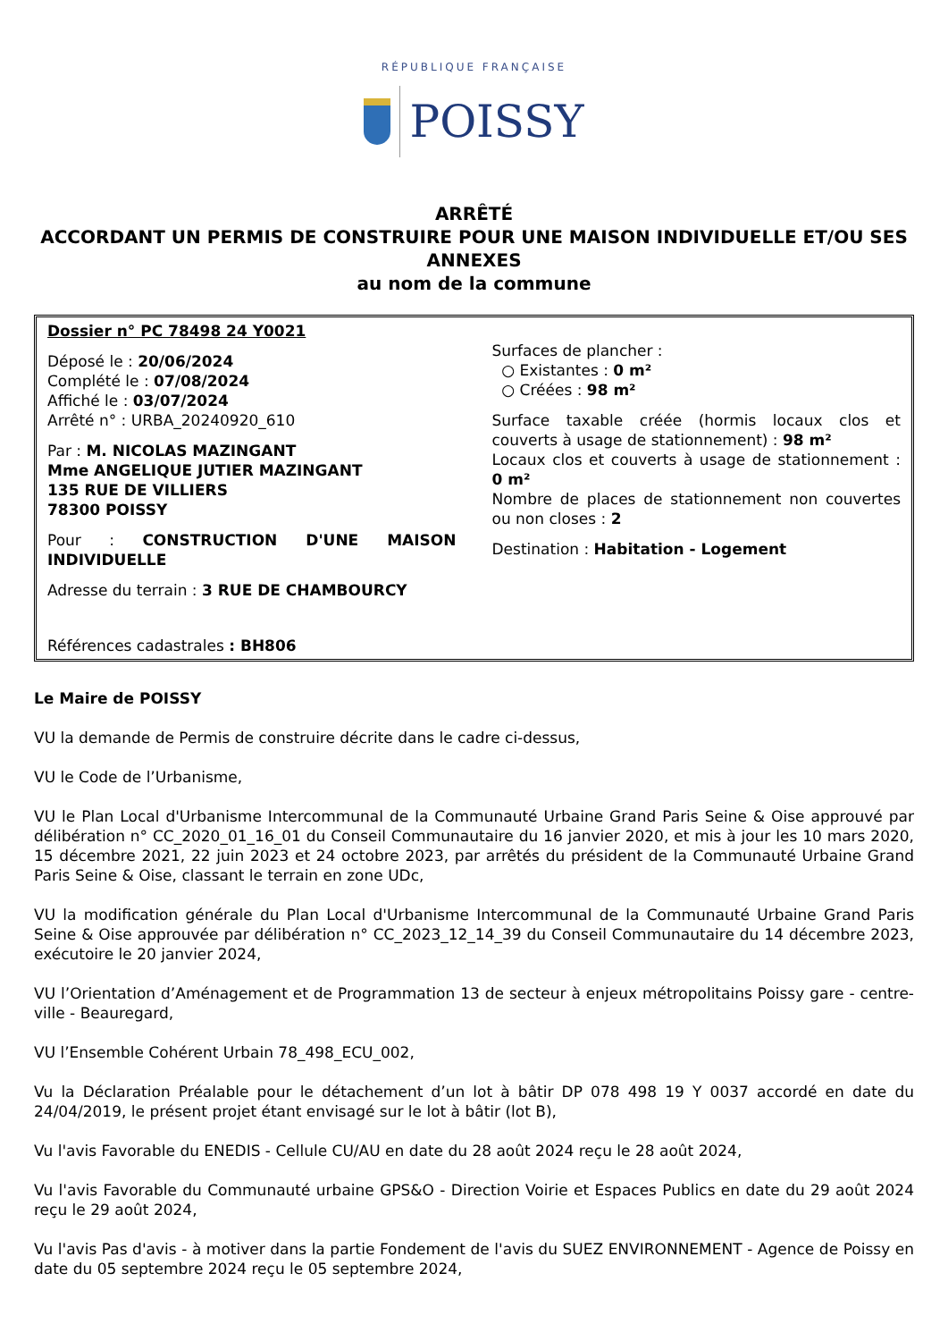RÉPUBLIQUE FRANÇAISE
POISSY
ARRÊTÉ
ACCORDANT UN PERMIS DE CONSTRUIRE POUR UNE MAISON INDIVIDUELLE ET/OU SES ANNEXES
au nom de la commune
Dossier n° PC 78498 24 Y0021
Déposé le : 20/06/2024
Complété le : 07/08/2024
Affiché le : 03/07/2024
Arrêté n° : URBA_20240920_610
Par : M. NICOLAS MAZINGANT
Mme ANGELIQUE JUTIER MAZINGANT
135 RUE DE VILLIERS
78300 POISSY
Pour : CONSTRUCTION D'UNE MAISON INDIVIDUELLE
Adresse du terrain : 3 RUE DE CHAMBOURCY
Références cadastrales : BH806
Surfaces de plancher :
○ Existantes : 0 m²
○ Créées : 98 m²
Surface taxable créée (hormis locaux clos et couverts à usage de stationnement) : 98 m²
Locaux clos et couverts à usage de stationnement : 0 m²
Nombre de places de stationnement non couvertes ou non closes : 2
Destination : Habitation - Logement
Le Maire de POISSY
VU la demande de Permis de construire décrite dans le cadre ci-dessus,
VU le Code de l’Urbanisme,
VU le Plan Local d'Urbanisme Intercommunal de la Communauté Urbaine Grand Paris Seine & Oise approuvé par délibération n° CC_2020_01_16_01 du Conseil Communautaire du 16 janvier 2020, et mis à jour les 10 mars 2020, 15 décembre 2021, 22 juin 2023 et 24 octobre 2023, par arrêtés du président de la Communauté Urbaine Grand Paris Seine & Oise, classant le terrain en zone UDc,
VU la modification générale du Plan Local d'Urbanisme Intercommunal de la Communauté Urbaine Grand Paris Seine & Oise approuvée par délibération n° CC_2023_12_14_39 du Conseil Communautaire du 14 décembre 2023, exécutoire le 20 janvier 2024,
VU l’Orientation d’Aménagement et de Programmation 13 de secteur à enjeux métropolitains Poissy gare - centre-ville - Beauregard,
VU l’Ensemble Cohérent Urbain 78_498_ECU_002,
Vu la Déclaration Préalable pour le détachement d’un lot à bâtir DP 078 498 19 Y 0037 accordé en date du 24/04/2019, le présent projet étant envisagé sur le lot à bâtir (lot B),
Vu l'avis Favorable du ENEDIS - Cellule CU/AU en date du 28 août 2024 reçu le 28 août 2024,
Vu l'avis Favorable du Communauté urbaine GPS&O - Direction Voirie et Espaces Publics en date du 29 août 2024 reçu le 29 août 2024,
Vu l'avis Pas d'avis - à motiver dans la partie Fondement de l'avis du SUEZ ENVIRONNEMENT - Agence de Poissy en date du 05 septembre 2024 reçu le 05 septembre 2024,